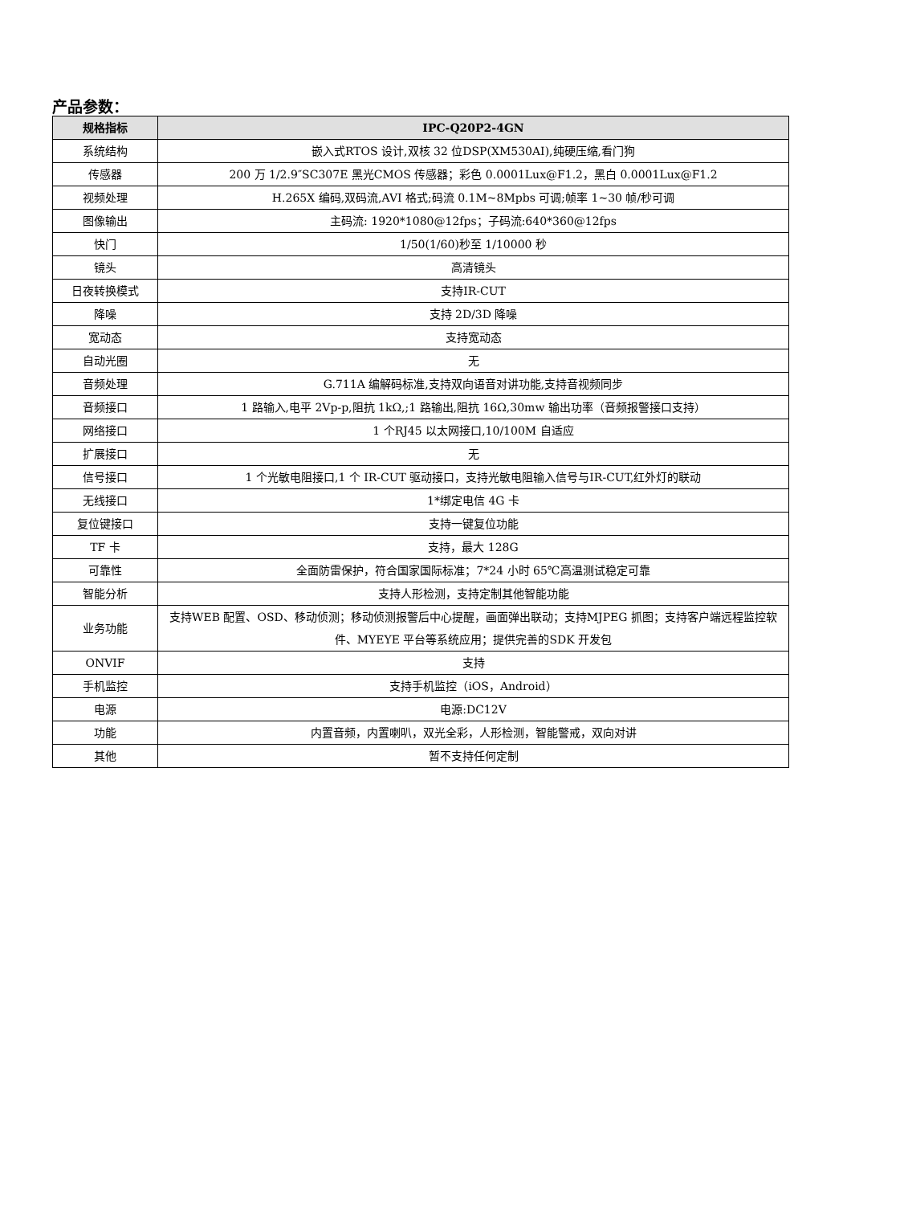产品参数：
| 规格指标 | IPC-Q20P2-4GN |
| --- | --- |
| 系统结构 | 嵌入式RTOS 设计,双核 32 位DSP(XM530AI),纯硬压缩,看门狗 |
| 传感器 | 200 万 1/2.9″SC307E 黑光CMOS 传感器；彩色 0.0001Lux@F1.2，黑白 0.0001Lux@F1.2 |
| 视频处理 | H.265X 编码,双码流,AVI 格式;码流 0.1M~8Mpbs 可调;帧率 1~30 帧/秒可调 |
| 图像输出 | 主码流: 1920*1080@12fps；子码流:640*360@12fps |
| 快门 | 1/50(1/60)秒至 1/10000 秒 |
| 镜头 | 高清镜头 |
| 日夜转换模式 | 支持IR-CUT |
| 降噪 | 支持 2D/3D 降噪 |
| 宽动态 | 支持宽动态 |
| 自动光圈 | 无 |
| 音频处理 | G.711A 编解码标准,支持双向语音对讲功能,支持音视频同步 |
| 音频接口 | 1 路输入,电平 2Vp-p,阻抗 1kΩ,;1 路输出,阻抗 16Ω,30mw 输出功率（音频报警接口支持） |
| 网络接口 | 1 个RJ45 以太网接口,10/100M 自适应 |
| 扩展接口 | 无 |
| 信号接口 | 1 个光敏电阻接口,1 个 IR-CUT 驱动接口，支持光敏电阻输入信号与IR-CUT,红外灯的联动 |
| 无线接口 | 1*绑定电信 4G 卡 |
| 复位键接口 | 支持一键复位功能 |
| TF 卡 | 支持，最大 128G |
| 可靠性 | 全面防雷保护，符合国家国际标准；7*24 小时 65℃高温测试稳定可靠 |
| 智能分析 | 支持人形检测，支持定制其他智能功能 |
| 业务功能 | 支持WEB 配置、OSD、移动侦测；移动侦测报警后中心提醒，画面弹出联动；支持MJPEG 抓图；支持客户端远程监控软件、MYEYE 平台等系统应用；提供完善的SDK 开发包 |
| ONVIF | 支持 |
| 手机监控 | 支持手机监控（iOS，Android） |
| 电源 | 电源:DC12V |
| 功能 | 内置音频，内置喇叭，双光全彩，人形检测，智能警戒，双向对讲 |
| 其他 | 暂不支持任何定制 |